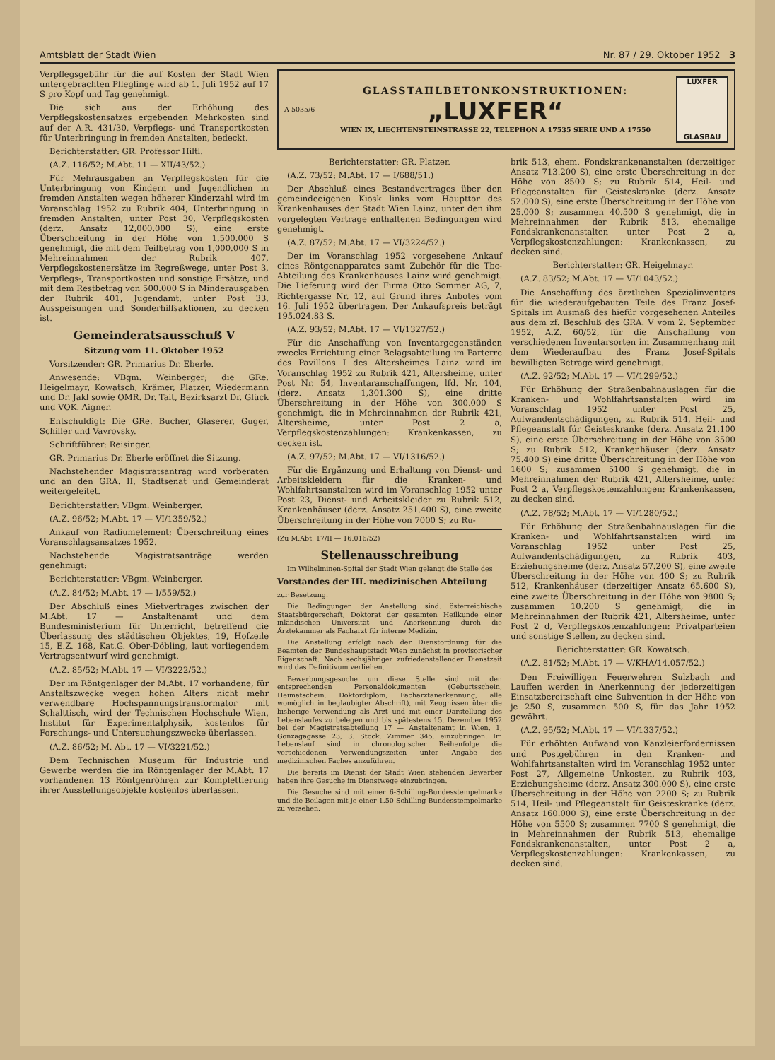Amtsblatt der Stadt Wien Nr. 87 / 29. Oktober 1952 3
Verpflegsgebühr für die auf Kosten der Stadt Wien untergebrachten Pfleglinge wird ab 1. Juli 1952 auf 17 S pro Kopf und Tag genehmigt.
Die sich aus der Erhöhung des Verpflegskostensatzes ergebenden Mehrkosten sind auf der A.R. 431/30, Verpflegs- und Transportkosten für Unterbringung in fremden Anstalten, bedeckt.
Berichterstatter: GR. Professor Hiltl.
(A.Z. 116/52; M.Abt. 11 — XII/43/52.)
Für Mehrausgaben an Verpflegskosten für die Unterbringung von Kindern und Jugendlichen in fremden Anstalten wegen höherer Kinderzahl wird im Voranschlag 1952 zu Rubrik 404, Unterbringung in fremden Anstalten, unter Post 30, Verpflegskosten (derz. Ansatz 12,000.000 S), eine erste Überschreitung in der Höhe von 1,500.000 S genehmigt, die mit dem Teilbetrag von 1,000.000 S in Mehreinnahmen der Rubrik 407, Verpflegskostenersätze im Regreßwege, unter Post 3, Verpflegs-, Transportkosten und sonstige Ersätze, und mit dem Restbetrag von 500.000 S in Minderausgaben der Rubrik 401, Jugendamt, unter Post 33, Ausspeisungen und Sonderhilfsaktionen, zu decken ist.
Gemeinderatsausschuß V
Sitzung vom 11. Oktober 1952
Vorsitzender: GR. Primarius Dr. Eberle.
Anwesende: VBgm. Weinberger; die GRe. Heigelmayr, Kowatsch, Krämer, Platzer, Wiedermann und Dr. Jakl sowie OMR. Dr. Tait, Bezirksarzt Dr. Glück und VOK. Aigner.
Entschuldigt: Die GRe. Bucher, Glaserer, Guger, Schiller und Vavrovsky.
Schriftführer: Reisinger.
GR. Primarius Dr. Eberle eröffnet die Sitzung.
Nachstehender Magistratsantrag wird vorberaten und an den GRA. II, Stadtsenat und Gemeinderat weitergeleitet.
Berichterstatter: VBgm. Weinberger.
(A.Z. 96/52; M.Abt. 17 — VI/1359/52.)
Ankauf von Radiumelement; Überschreitung eines Voranschlagsansatzes 1952.
Nachstehende Magistratsanträge werden genehmigt:
Berichterstatter: VBgm. Weinberger.
(A.Z. 84/52; M.Abt. 17 — I/559/52.)
Der Abschluß eines Mietvertrages zwischen der M.Abt. 17 — Anstaltenamt und dem Bundesministerium für Unterricht, betreffend die Überlassung des städtischen Objektes, 19, Hofzeile 15, E.Z. 168, Kat.G. Ober-Döbling, laut vorliegendem Vertragsentwurf wird genehmigt.
(A.Z. 85/52; M.Abt. 17 — VI/3222/52.)
Der im Röntgenlager der M.Abt. 17 vorhandene, für Anstaltszwecke wegen hohen Alters nicht mehr verwendbare Hochspannungstransformator mit Schalttisch, wird der Technischen Hochschule Wien, Institut für Experimentalphysik, kostenlos für Forschungs- und Untersuchungszwecke überlassen.
(A.Z. 86/52; M. Abt. 17 — VI/3221/52.)
Dem Technischen Museum für Industrie und Gewerbe werden die im Röntgenlager der M.Abt. 17 vorhandenen 13 Röntgenröhren zur Komplettierung ihrer Ausstellungsobjekte kostenlos überlassen.
A 5035/6
GLASSTAHLBETONKONSTRUKTIONEN:
„LUXFER“
WIEN IX, LIECHTENSTEINSTRASSE 22, TELEPHON A 17535 SERIE UND A 17550
LUXFER
GLASBAU
Berichterstatter: GR. Platzer.
(A.Z. 73/52; M.Abt. 17 — I/688/51.)
Der Abschluß eines Bestandvertrages über den gemeindeeigenen Kiosk links vom Haupttor des Krankenhauses der Stadt Wien Lainz, unter den ihm vorgelegten Vertrage enthaltenen Bedingungen wird genehmigt.
(A.Z. 87/52; M.Abt. 17 — VI/3224/52.)
Der im Voranschlag 1952 vorgesehene Ankauf eines Röntgenapparates samt Zubehör für die Tbc-Abteilung des Krankenhauses Lainz wird genehmigt. Die Lieferung wird der Firma Otto Sommer AG, 7, Richtergasse Nr. 12, auf Grund ihres Anbotes vom 16. Juli 1952 übertragen. Der Ankaufspreis beträgt 195.024.83 S.
(A.Z. 93/52; M.Abt. 17 — VI/1327/52.)
Für die Anschaffung von Inventargegenständen zwecks Errichtung einer Belagsabteilung im Parterre des Pavillons I des Altersheimes Lainz wird im Voranschlag 1952 zu Rubrik 421, Altersheime, unter Post Nr. 54, Inventaranschaffungen, lfd. Nr. 104, (derz. Ansatz 1,301.300 S), eine dritte Überschreitung in der Höhe von 300.000 S genehmigt, die in Mehreinnahmen der Rubrik 421, Altersheime, unter Post 2 a, Verpflegskostenzahlungen: Krankenkassen, zu decken ist.
(A.Z. 97/52; M.Abt. 17 — VI/1316/52.)
Für die Ergänzung und Erhaltung von Dienst- und Arbeitskleidern für die Kranken- und Wohlfahrtsanstalten wird im Voranschlag 1952 unter Post 23, Dienst- und Arbeitskleider zu Rubrik 512, Krankenhäuser (derz. Ansatz 251.400 S), eine zweite Überschreitung in der Höhe von 7000 S; zu Ru-
(Zu M.Abt. 17/II — 16.016/52)
Stellenausschreibung
Im Wilhelminen-Spital der Stadt Wien gelangt die Stelle des
Vorstandes der III. medizinischen Abteilung
zur Besetzung.
Die Bedingungen der Anstellung sind: österreichische Staatsbürgerschaft, Doktorat der gesamten Heilkunde einer inländischen Universität und Anerkennung durch die Ärztekammer als Facharzt für interne Medizin.
Die Anstellung erfolgt nach der Dienstordnung für die Beamten der Bundeshauptstadt Wien zunächst in provisorischer Eigenschaft. Nach sechsjähriger zufriedenstellender Dienstzeit wird das Definitivum verliehen.
Bewerbungsgesuche um diese Stelle sind mit den entsprechenden Personaldokumenten (Geburtsschein, Heimatschein, Doktordiplom, Facharztanerkennung, alle womöglich in beglaubigter Abschrift), mit Zeugnissen über die bisherige Verwendung als Arzt und mit einer Darstellung des Lebenslaufes zu belegen und bis spätestens 15. Dezember 1952 bei der Magistratsabteilung 17 — Anstaltenamt in Wien, 1, Gonzagagasse 23, 3. Stock, Zimmer 345, einzubringen. Im Lebenslauf sind in chronologischer Reihenfolge die verschiedenen Verwendungszeiten unter Angabe des medizinischen Faches anzuführen.
Die bereits im Dienst der Stadt Wien stehenden Bewerber haben ihre Gesuche im Dienstwege einzubringen.
Die Gesuche sind mit einer 6-Schilling-Bundesstempelmarke und die Beilagen mit je einer 1.50-Schilling-Bundesstempelmarke zu versehen.
brik 513, ehem. Fondskrankenanstalten (derzeitiger Ansatz 713.200 S), eine erste Überschreitung in der Höhe von 8500 S; zu Rubrik 514, Heil- und Pflegeanstalten für Geisteskranke (derz. Ansatz 52.000 S), eine erste Überschreitung in der Höhe von 25.000 S; zusammen 40.500 S genehmigt, die in Mehreinnahmen der Rubrik 513, ehemalige Fondskrankenanstalten unter Post 2 a, Verpflegskostenzahlungen: Krankenkassen, zu decken sind.
Berichterstatter: GR. Heigelmayr.
(A.Z. 83/52; M.Abt. 17 — VI/1043/52.)
Die Anschaffung des ärztlichen Spezialinventars für die wiederaufgebauten Teile des Franz Josef-Spitals im Ausmaß des hiefür vorgesehenen Anteiles aus dem zf. Beschluß des GRA. V vom 2. September 1952, A.Z. 60/52, für die Anschaffung von verschiedenen Inventarsorten im Zusammenhang mit dem Wiederaufbau des Franz Josef-Spitals bewilligten Betrage wird genehmigt.
(A.Z. 92/52; M.Abt. 17 — VI/1299/52.)
Für Erhöhung der Straßenbahnauslagen für die Kranken- und Wohlfahrtsanstalten wird im Voranschlag 1952 unter Post 25, Aufwandentschädigungen, zu Rubrik 514, Heil- und Pflegeanstalt für Geisteskranke (derz. Ansatz 21.100 S), eine erste Überschreitung in der Höhe von 3500 S; zu Rubrik 512, Krankenhäuser (derz. Ansatz 75.400 S) eine dritte Überschreitung in der Höhe von 1600 S; zusammen 5100 S genehmigt, die in Mehreinnahmen der Rubrik 421, Altersheime, unter Post 2 a, Verpflegskostenzahlungen: Krankenkassen, zu decken sind.
(A.Z. 78/52; M.Abt. 17 — VI/1280/52.)
Für Erhöhung der Straßenbahnauslagen für die Kranken- und Wohlfahrtsanstalten wird im Voranschlag 1952 unter Post 25, Aufwandentschädigungen, zu Rubrik 403, Erziehungsheime (derz. Ansatz 57.200 S), eine zweite Überschreitung in der Höhe von 400 S; zu Rubrik 512, Krankenhäuser (derzeitiger Ansatz 65.600 S), eine zweite Überschreitung in der Höhe von 9800 S; zusammen 10.200 S genehmigt, die in Mehreinnahmen der Rubrik 421, Altersheime, unter Post 2 d, Verpflegskostenzahlungen: Privatparteien und sonstige Stellen, zu decken sind.
Berichterstatter: GR. Kowatsch.
(A.Z. 81/52; M.Abt. 17 — V/KHA/14.057/52.)
Den Freiwilligen Feuerwehren Sulzbach und Lauffen werden in Anerkennung der jederzeitigen Einsatzbereitschaft eine Subvention in der Höhe von je 250 S, zusammen 500 S, für das Jahr 1952 gewährt.
(A.Z. 95/52; M.Abt. 17 — VI/1337/52.)
Für erhöhten Aufwand von Kanzleierfordernissen und Postgebühren in den Kranken- und Wohlfahrtsanstalten wird im Voranschlag 1952 unter Post 27, Allgemeine Unkosten, zu Rubrik 403, Erziehungsheime (derz. Ansatz 300.000 S), eine erste Überschreitung in der Höhe von 2200 S; zu Rubrik 514, Heil- und Pflegeanstalt für Geisteskranke (derz. Ansatz 160.000 S), eine erste Überschreitung in der Höhe von 5500 S; zusammen 7700 S genehmigt, die in Mehreinnahmen der Rubrik 513, ehemalige Fondskrankenanstalten, unter Post 2 a, Verpflegskostenzahlungen: Krankenkassen, zu decken sind.